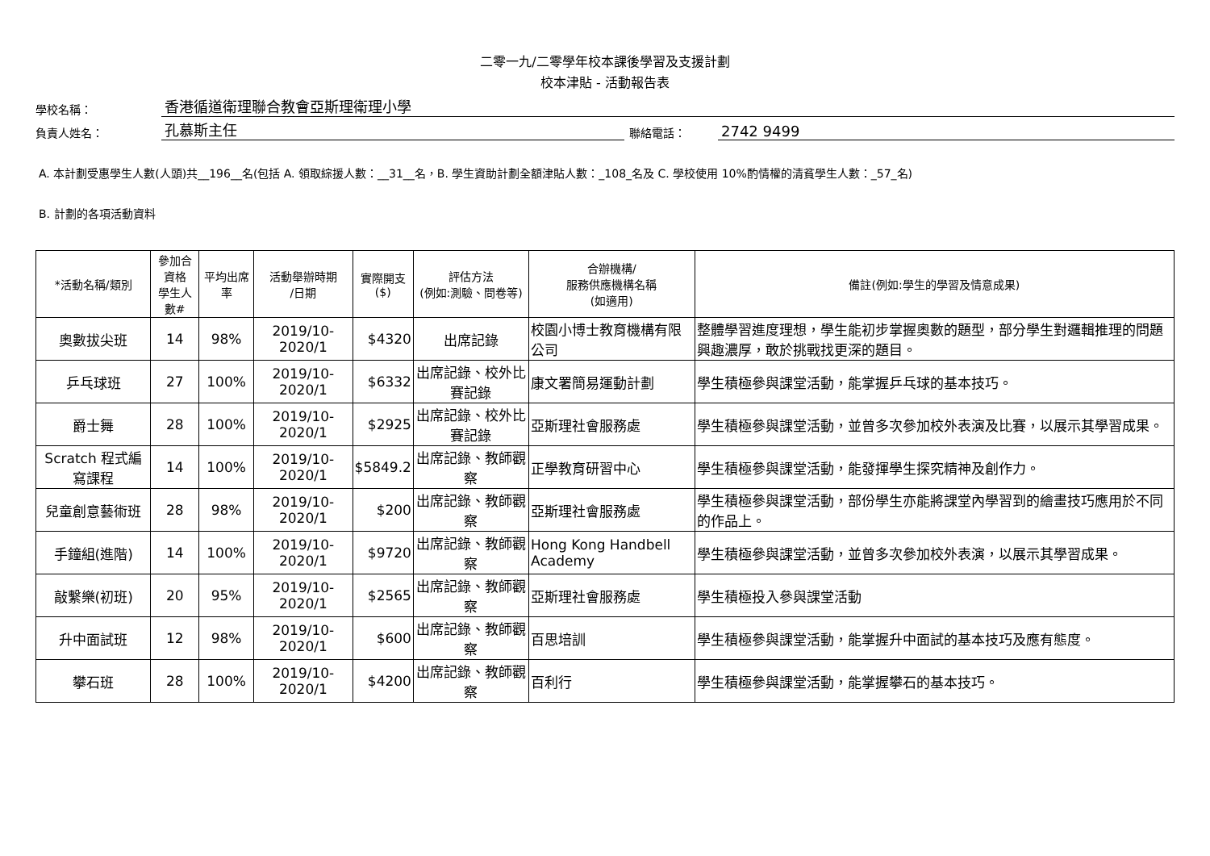二零一九/二零學年校本課後學習及支援計劃
校本津貼 - 活動報告表
學校名稱： 香港循道衛理聯合教會亞斯理衛理小學
負責人姓名： 孔慕斯主任 聯絡電話： 2742 9499
A. 本計劃受惠學生人數(人頭)共__196__名(包括 A. 領取綜援人數：__31__名，B. 學生資助計劃全額津貼人數：_108_名及 C. 學校使用 10%酌情權的清貧學生人數：_57_名)
B. 計劃的各項活動資料
| *活動名稱/類別 | 參加合資格 學生人數# | 平均出席率 | 活動舉辦時期 /日期 | 實際開支 ($) | 評估方法 (例如:測驗、問卷等) | 合辦機構/ 服務供應機構名稱 (如適用) | 備註(例如:學生的學習及情意成果) |
| --- | --- | --- | --- | --- | --- | --- | --- |
| 奧數拔尖班 | 14 | 98% | 2019/10-2020/1 | $4320 | 出席記錄 | 校園小博士教育機構有限公司 | 整體學習進度理想，學生能初步掌握奧數的題型，部分學生對邏輯推理的問題興趣濃厚，敢於挑戰找更深的題目。 |
| 乒乓球班 | 27 | 100% | 2019/10-2020/1 | $6332 | 出席記錄、校外比賽記錄 | 康文署簡易運動計劃 | 學生積極參與課堂活動，能掌握乒乓球的基本技巧。 |
| 爵士舞 | 28 | 100% | 2019/10-2020/1 | $2925 | 出席記錄、校外比賽記錄 | 亞斯理社會服務處 | 學生積極參與課堂活動，並曾多次參加校外表演及比賽，以展示其學習成果。 |
| Scratch 程式編寫課程 | 14 | 100% | 2019/10-2020/1 | $5849.2 | 出席記錄、教師觀察 | 正學教育研習中心 | 學生積極參與課堂活動，能發揮學生探究精神及創作力。 |
| 兒童創意藝術班 | 28 | 98% | 2019/10-2020/1 | $200 | 出席記錄、教師觀察 | 亞斯理社會服務處 | 學生積極參與課堂活動，部份學生亦能將課堂內學習到的繪畫技巧應用於不同的作品上。 |
| 手鐘組(進階) | 14 | 100% | 2019/10-2020/1 | $9720 | 出席記錄、教師觀察 | Hong Kong Handbell Academy | 學生積極參與課堂活動，並曾多次參加校外表演，以展示其學習成果。 |
| 敲繫樂(初班) | 20 | 95% | 2019/10-2020/1 | $2565 | 出席記錄、教師觀察 | 亞斯理社會服務處 | 學生積極投入參與課堂活動 |
| 升中面試班 | 12 | 98% | 2019/10-2020/1 | $600 | 出席記錄、教師觀察 | 百思培訓 | 學生積極參與課堂活動，能掌握升中面試的基本技巧及應有態度。 |
| 攀石班 | 28 | 100% | 2019/10-2020/1 | $4200 | 出席記錄、教師觀察 | 百利行 | 學生積極參與課堂活動，能掌握攀石的基本技巧。 |